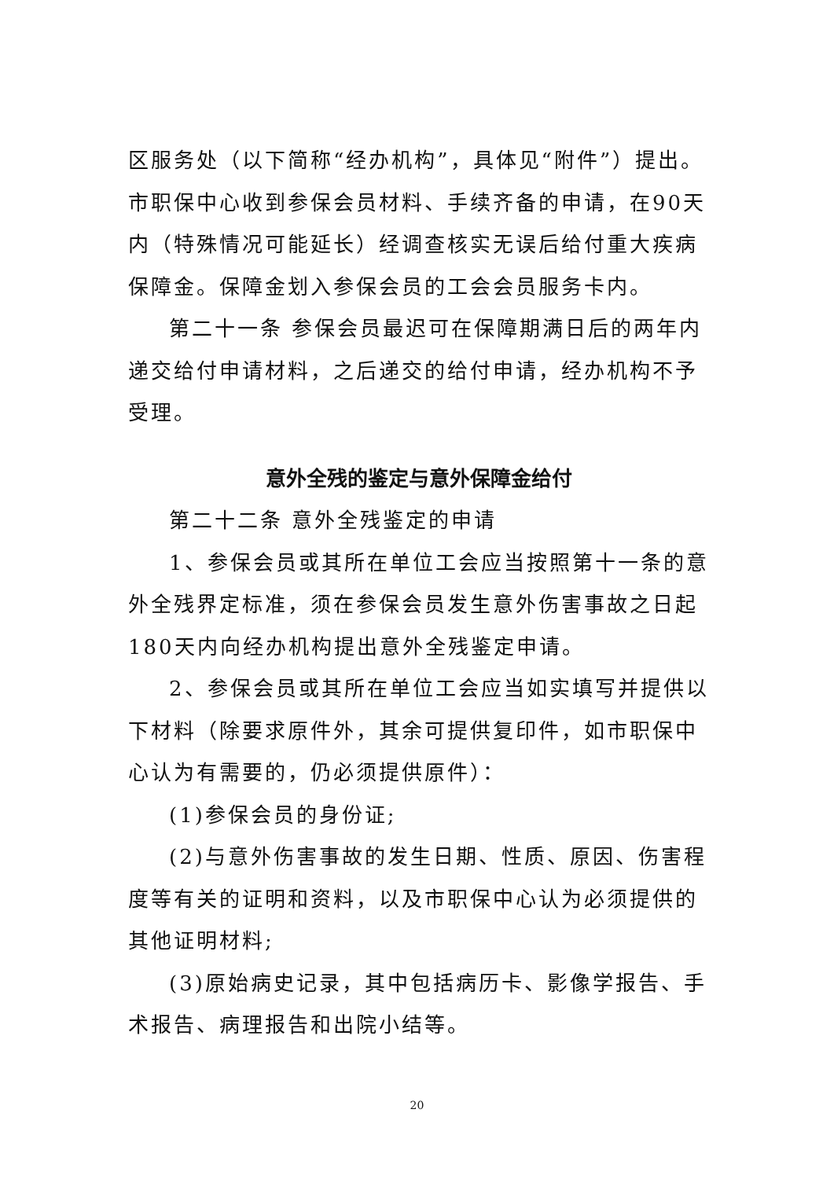区服务处（以下简称“经办机构”，具体见“附件”）提出。市职保中心收到参保会员材料、手续齐备的申请，在90天内（特殊情况可能延长）经调查核实无误后给付重大疾病保障金。保障金划入参保会员的工会会员服务卡内。
第二十一条 参保会员最迟可在保障期满日后的两年内递交给付申请材料，之后递交的给付申请，经办机构不予受理。
意外全残的鉴定与意外保障金给付
第二十二条 意外全残鉴定的申请
1、参保会员或其所在单位工会应当按照第十一条的意外全残界定标准，须在参保会员发生意外伤害事故之日起180天内向经办机构提出意外全残鉴定申请。
2、参保会员或其所在单位工会应当如实填写并提供以下材料（除要求原件外，其余可提供复印件，如市职保中心认为有需要的，仍必须提供原件）：
(1)参保会员的身份证;
(2)与意外伤害事故的发生日期、性质、原因、伤害程度等有关的证明和资料，以及市职保中心认为必须提供的其他证明材料;
(3)原始病史记录，其中包括病历卡、影像学报告、手术报告、病理报告和出院小结等。
20